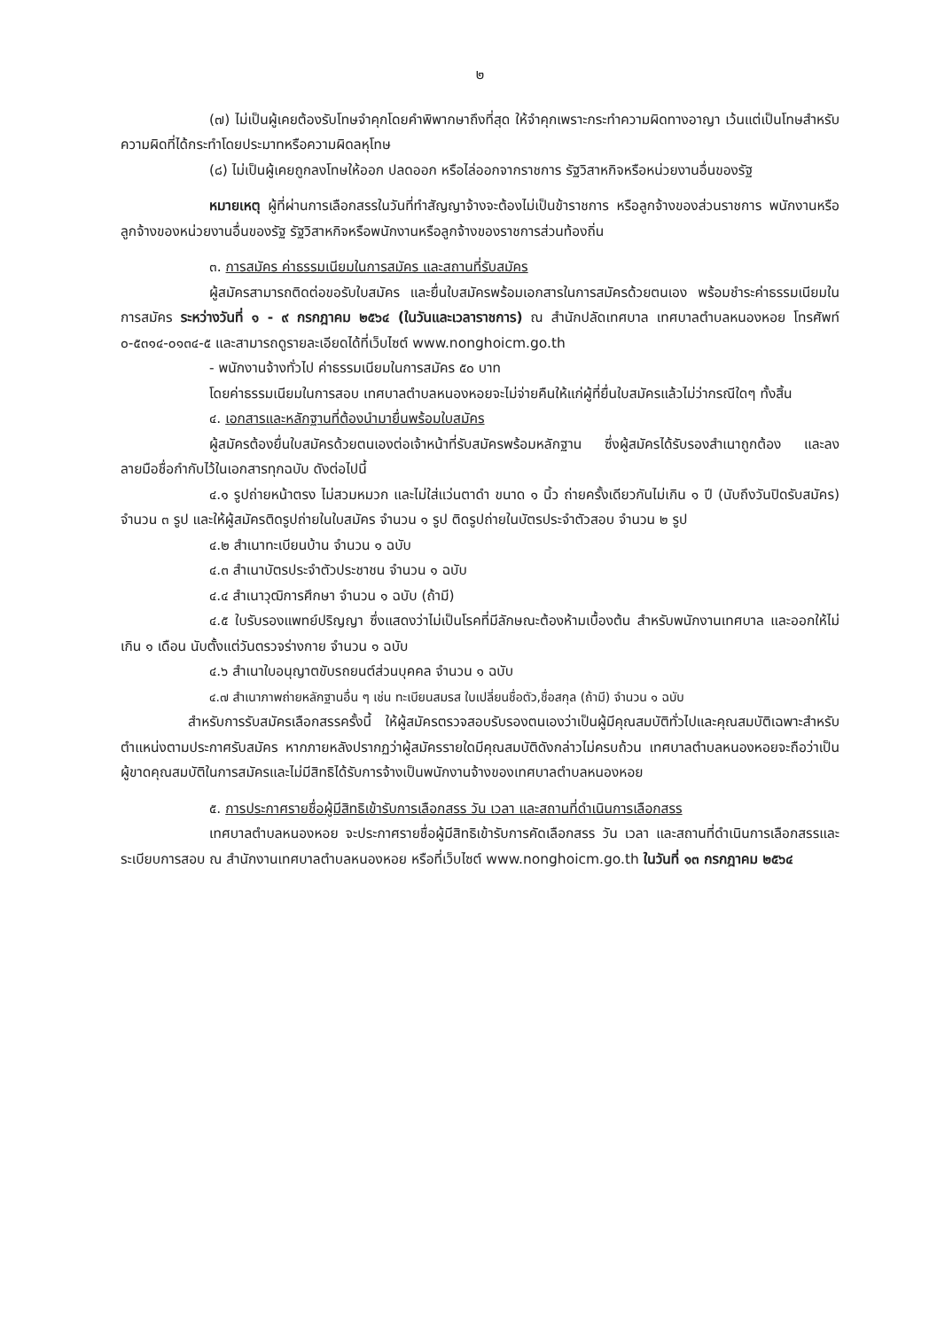๒
(๗) ไม่เป็นผู้เคยต้องรับโทษจำคุกโดยคำพิพากษาถึงที่สุด ให้จำคุกเพราะกระทำความผิดทางอาญา เว้นแต่เป็นโทษสำหรับความผิดที่ได้กระทำโดยประมาทหรือความผิดลหุโทษ
(๘) ไม่เป็นผู้เคยถูกลงโทษให้ออก ปลดออก หรือไล่ออกจากราชการ รัฐวิสาหกิจหรือหน่วยงานอื่นของรัฐ
หมายเหตุ ผู้ที่ผ่านการเลือกสรรในวันที่ทำสัญญาจ้างจะต้องไม่เป็นข้าราชการ หรือลูกจ้างของส่วนราชการ พนักงานหรือลูกจ้างของหน่วยงานอื่นของรัฐ รัฐวิสาหกิจหรือพนักงานหรือลูกจ้างของราชการส่วนท้องถิ่น
๓. การสมัคร ค่าธรรมเนียมในการสมัคร และสถานที่รับสมัคร
ผู้สมัครสามารถติดต่อขอรับใบสมัคร และยื่นใบสมัครพร้อมเอกสารในการสมัครด้วยตนเอง พร้อมชำระค่าธรรมเนียมในการสมัคร ระหว่างวันที่ ๑ - ๙ กรกฎาคม ๒๕๖๔ (ในวันและเวลาราชการ) ณ สำนักปลัดเทศบาล เทศบาลตำบลหนองหอย โทรศัพท์ ๐-๕๓๑๔-๐๑๓๔-๕ และสามารถดูรายละเอียดได้ที่เว็บไซต์ www.nonghoicm.go.th
- พนักงานจ้างทั่วไป ค่าธรรมเนียมในการสมัคร ๕๐ บาท
โดยค่าธรรมเนียมในการสอบ เทศบาลตำบลหนองหอยจะไม่จ่ายคืนให้แก่ผู้ที่ยื่นใบสมัครแล้วไม่ว่ากรณีใดๆ ทั้งสิ้น
๔. เอกสารและหลักฐานที่ต้องนำมายื่นพร้อมใบสมัคร
ผู้สมัครต้องยื่นใบสมัครด้วยตนเองต่อเจ้าหน้าที่รับสมัครพร้อมหลักฐาน ซึ่งผู้สมัครได้รับรองสำเนาถูกต้อง และลงลายมือชื่อกำกับไว้ในเอกสารทุกฉบับ ดังต่อไปนี้
๔.๑ รูปถ่ายหน้าตรง ไม่สวมหมวก และไม่ใส่แว่นตาดำ ขนาด ๑ นิ้ว ถ่ายครั้งเดียวกันไม่เกิน ๑ ปี (นับถึงวันปิดรับสมัคร) จำนวน ๓ รูป และให้ผู้สมัครติดรูปถ่ายในใบสมัคร จำนวน ๑ รูป ติดรูปถ่ายในบัตรประจำตัวสอบ จำนวน ๒ รูป
๔.๒ สำเนาทะเบียนบ้าน จำนวน ๑ ฉบับ
๔.๓ สำเนาบัตรประจำตัวประชาชน จำนวน ๑ ฉบับ
๔.๔ สำเนาวุฒิการศึกษา จำนวน ๑ ฉบับ (ถ้ามี)
๔.๕ ใบรับรองแพทย์ปริญญา ซึ่งแสดงว่าไม่เป็นโรคที่มีลักษณะต้องห้ามเบื้องต้น สำหรับพนักงานเทศบาล และออกให้ไม่เกิน ๑ เดือน นับตั้งแต่วันตรวจร่างกาย จำนวน ๑ ฉบับ
๔.๖ สำเนาใบอนุญาตขับรถยนต์ส่วนบุคคล จำนวน ๑ ฉบับ
๔.๗ สำเนาภาพถ่ายหลักฐานอื่น ๆ เช่น ทะเบียนสมรส ใบเปลี่ยนชื่อตัว,ชื่อสกุล (ถ้ามี) จำนวน ๑ ฉบับ
สำหรับการรับสมัครเลือกสรรครั้งนี้ ให้ผู้สมัครตรวจสอบรับรองตนเองว่าเป็นผู้มีคุณสมบัติทั่วไปและคุณสมบัติเฉพาะสำหรับตำแหน่งตามประกาศรับสมัคร หากภายหลังปรากฏว่าผู้สมัครรายใดมีคุณสมบัติดังกล่าวไม่ครบถ้วน เทศบาลตำบลหนองหอยจะถือว่าเป็นผู้ขาดคุณสมบัติในการสมัครและไม่มีสิทธิได้รับการจ้างเป็นพนักงานจ้างของเทศบาลตำบลหนองหอย
๕. การประกาศรายชื่อผู้มีสิทธิเข้ารับการเลือกสรร วัน เวลา และสถานที่ดำเนินการเลือกสรร
เทศบาลตำบลหนองหอย จะประกาศรายชื่อผู้มีสิทธิเข้ารับการคัดเลือกสรร วัน เวลา และสถานที่ดำเนินการเลือกสรรและระเบียบการสอบ ณ สำนักงานเทศบาลตำบลหนองหอย หรือที่เว็บไซต์ www.nonghoicm.go.th ในวันที่ ๑๓ กรกฎาคม ๒๕๖๔